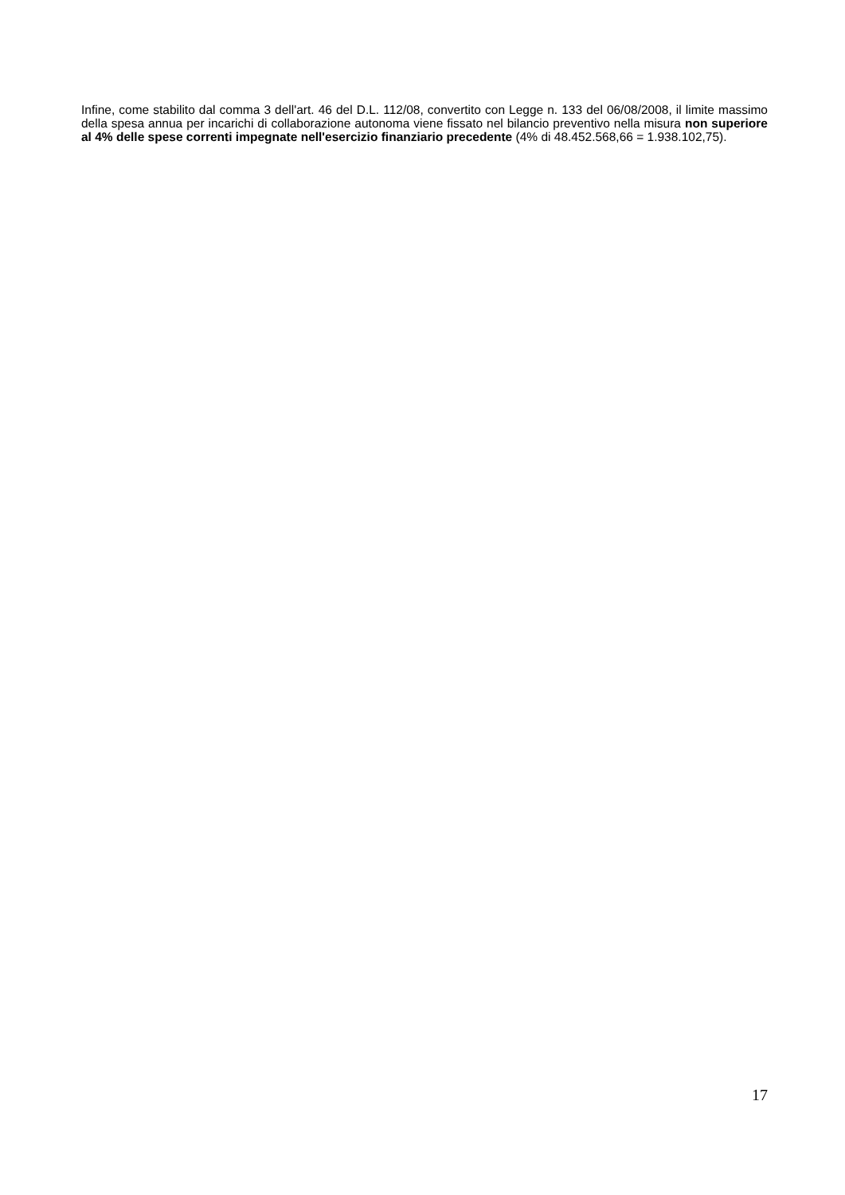Infine, come stabilito dal comma 3 dell'art. 46 del D.L. 112/08, convertito con Legge n. 133 del 06/08/2008, il limite massimo della spesa annua per incarichi di collaborazione autonoma viene fissato nel bilancio preventivo nella misura non superiore al 4% delle spese correnti impegnate nell'esercizio finanziario precedente (4% di 48.452.568,66 = 1.938.102,75).
17